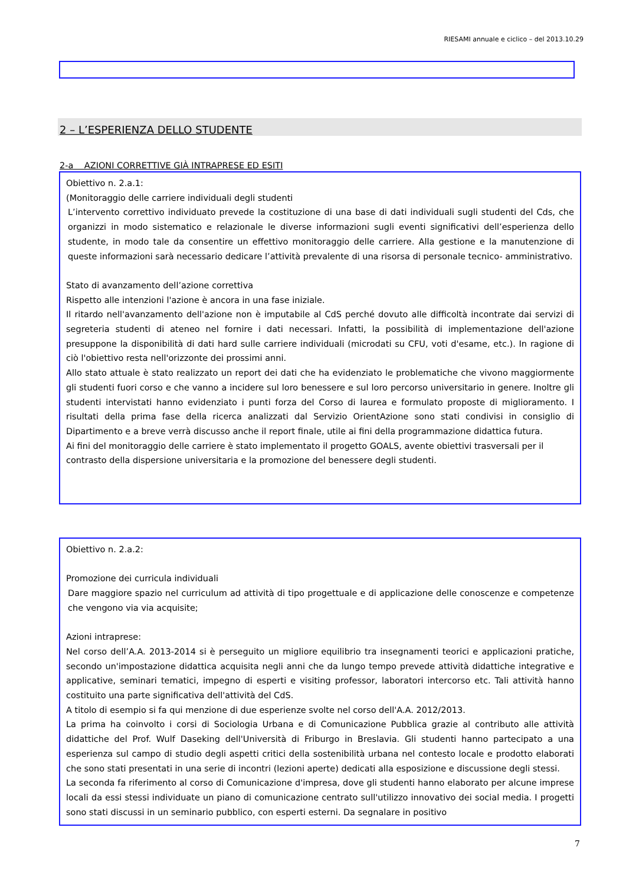RIESAMI annuale e ciclico – del 2013.10.29
2 – L’ESPERIENZA DELLO STUDENTE
2-a AZIONI CORRETTIVE GIÀ INTRAPRESE ED ESITI
Obiettivo n. 2.a.1:
(Monitoraggio delle carriere individuali degli studenti
L’intervento correttivo individuato prevede la costituzione di una base di dati individuali sugli studenti del Cds, che organizzi in modo sistematico e relazionale le diverse informazioni sugli eventi significativi dell’esperienza dello studente, in modo tale da consentire un effettivo monitoraggio delle carriere. Alla gestione e la manutenzione di queste informazioni sarà necessario dedicare l’attività prevalente di una risorsa di personale tecnico- amministrativo.
Stato di avanzamento dell’azione correttiva
Rispetto alle intenzioni l'azione è ancora in una fase iniziale.
Il ritardo nell'avanzamento dell'azione non è imputabile al CdS perché dovuto alle difficoltà incontrate dai servizi di segreteria studenti di ateneo nel fornire i dati necessari. Infatti, la possibilità di implementazione dell'azione presuppone la disponibilità di dati hard sulle carriere individuali (microdati su CFU, voti d'esame, etc.). In ragione di ciò l'obiettivo resta nell'orizzonte dei prossimi anni.
Allo stato attuale è stato realizzato un report dei dati che ha evidenziato le problematiche che vivono maggiormente gli studenti fuori corso e che vanno a incidere sul loro benessere e sul loro percorso universitario in genere. Inoltre gli studenti intervistati hanno evidenziato i punti forza del Corso di laurea e formulato proposte di miglioramento. I risultati della prima fase della ricerca analizzati dal Servizio OrientAzione sono stati condivisi in consiglio di Dipartimento e a breve verrà discusso anche il report finale, utile ai fini della programmazione didattica futura.
Ai fini del monitoraggio delle carriere è stato implementato il progetto GOALS, avente obiettivi trasversali per il contrasto della dispersione universitaria e la promozione del benessere degli studenti.
Obiettivo n. 2.a.2:
Promozione dei curricula individuali
Dare maggiore spazio nel curriculum ad attività di tipo progettuale e di applicazione delle conoscenze e competenze che vengono via via acquisite;
Azioni intraprese:
Nel corso dell’A.A. 2013-2014 si è perseguito un migliore equilibrio tra insegnamenti teorici e applicazioni pratiche, secondo un'impostazione didattica acquisita negli anni che da lungo tempo prevede attività didattiche integrative e applicative, seminari tematici, impegno di esperti e visiting professor, laboratori intercorso etc. Tali attività hanno costituito una parte significativa dell'attività del CdS.
A titolo di esempio si fa qui menzione di due esperienze svolte nel corso dell'A.A. 2012/2013.
La prima ha coinvolto i corsi di Sociologia Urbana e di Comunicazione Pubblica grazie al contributo alle attività didattiche del Prof. Wulf Daseking dell'Università di Friburgo in Breslavia. Gli studenti hanno partecipato a una esperienza sul campo di studio degli aspetti critici della sostenibilità urbana nel contesto locale e prodotto elaborati che sono stati presentati in una serie di incontri (lezioni aperte) dedicati alla esposizione e discussione degli stessi.
La seconda fa riferimento al corso di Comunicazione d'impresa, dove gli studenti hanno elaborato per alcune imprese locali da essi stessi individuate un piano di comunicazione centrato sull'utilizzo innovativo dei social media. I progetti sono stati discussi in un seminario pubblico, con esperti esterni. Da segnalare in positivo
7